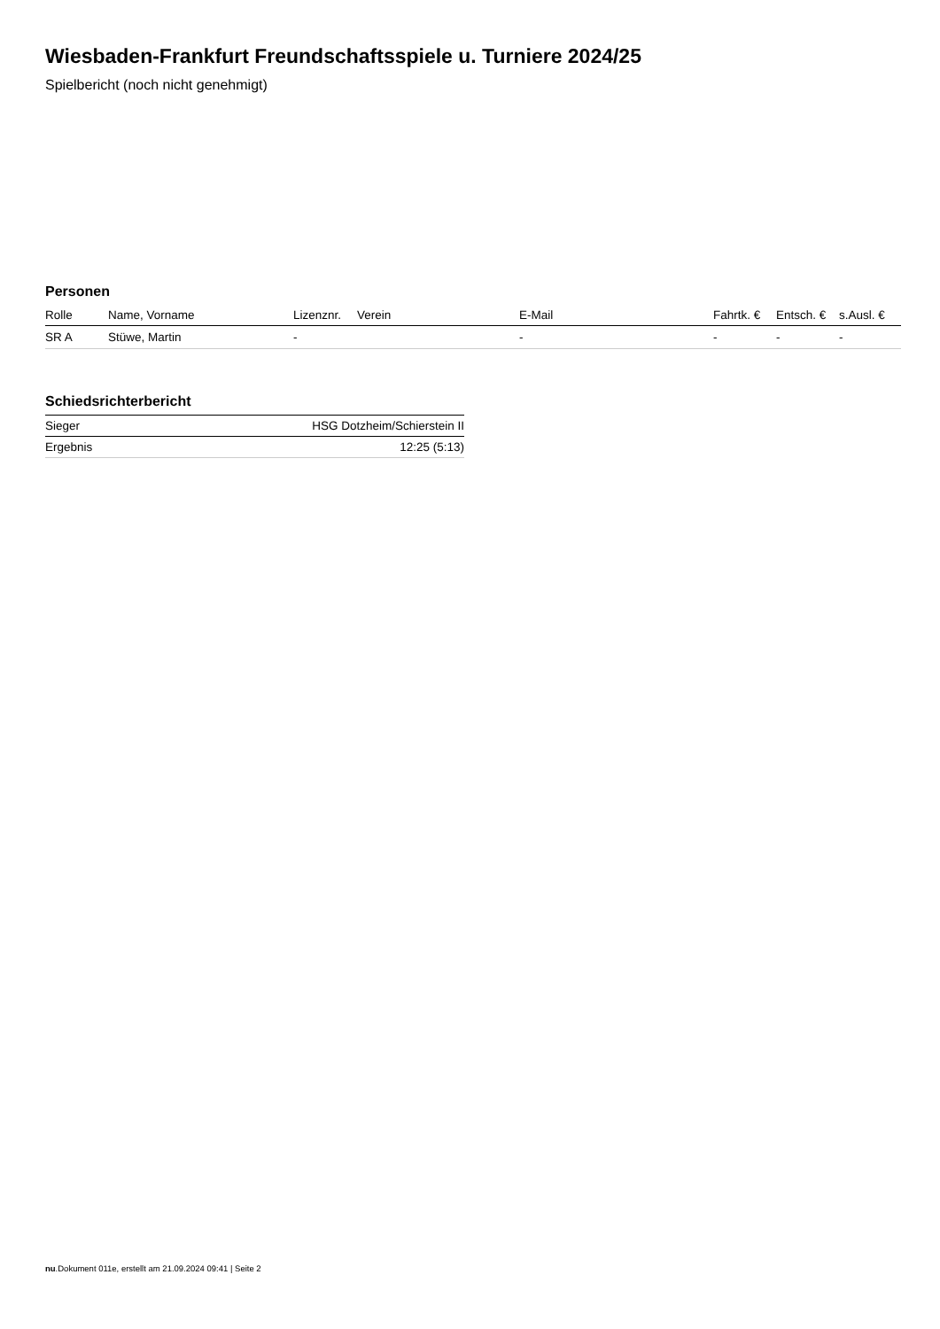Wiesbaden-Frankfurt Freundschaftsspiele u. Turniere 2024/25
Spielbericht (noch nicht genehmigt)
Personen
| Rolle | Name, Vorname | Lizenznr. | Verein | E-Mail | Fahrtk. € | Entsch. € | s.Ausl. € |
| --- | --- | --- | --- | --- | --- | --- | --- |
| SR A | Stüwe, Martin | - | | - | - | - | - |
Schiedsrichterbericht
| Sieger | HSG Dotzheim/Schierstein II |
| Ergebnis | 12:25 (5:13) |
nu.Dokument 011e, erstellt am 21.09.2024 09:41 | Seite 2